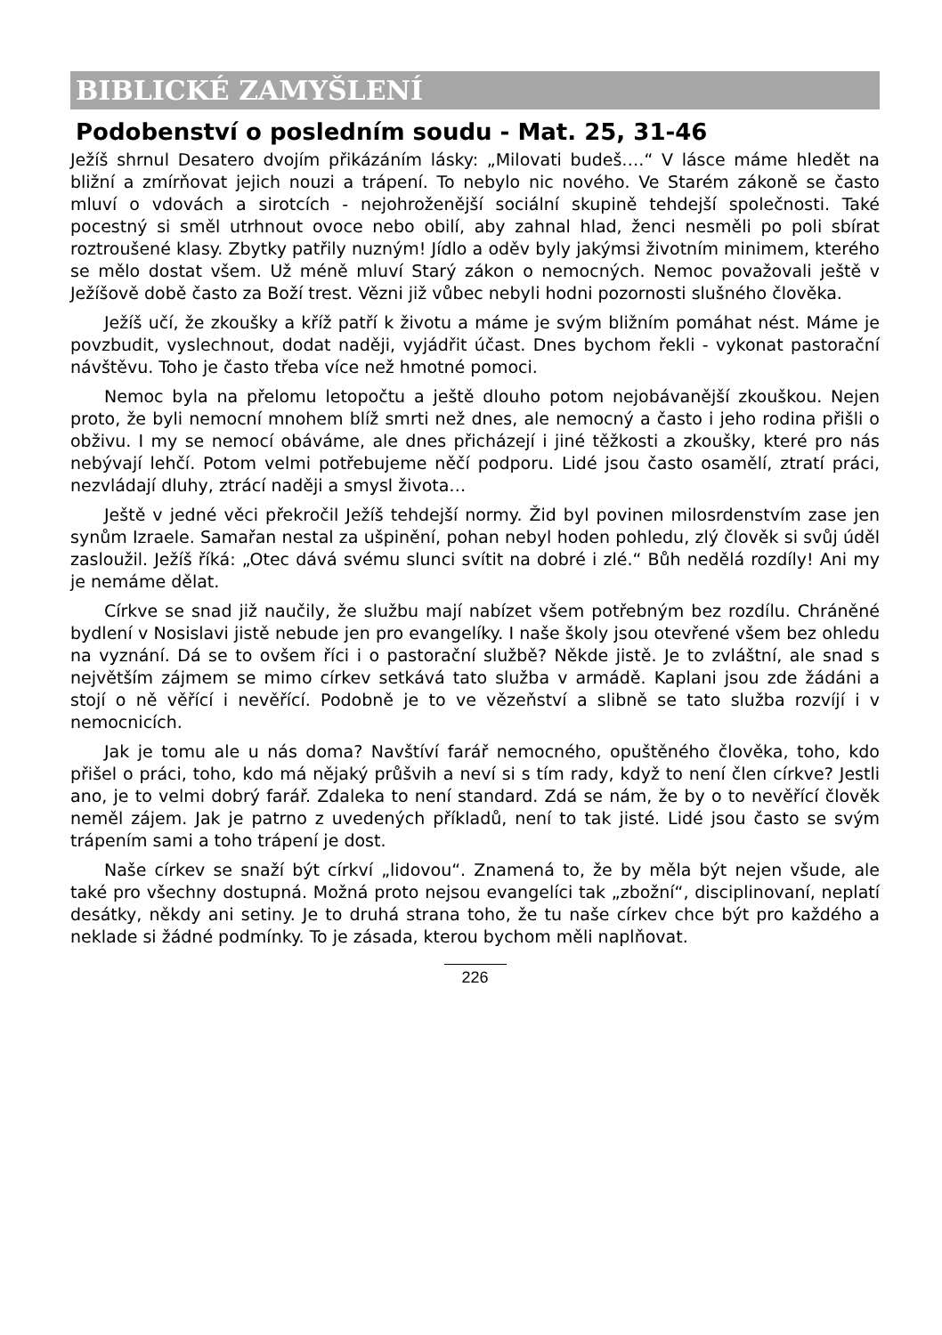BIBLICKÉ ZAMYŠLENÍ
Podobenství o posledním soudu - Mat. 25, 31-46
Ježíš shrnul Desatero dvojím přikázáním lásky: „Milovati budeš….“ V lásce máme hledět na bližní a zmírňovat jejich nouzi a trápení. To nebylo nic nového. Ve Starém zákoně se často mluví o vdovách a sirotcích - nejohroženější sociální skupině tehdejší společnosti. Také pocestný si směl utrhnout ovoce nebo obilí, aby zahnal hlad, ženci nesměli po poli sbírat roztroušené klasy. Zbytky patřily nuzným! Jídlo a oděv byly jakýmsi životním minimem, kterého se mělo dostat všem. Už méně mluví Starý zákon o nemocných. Nemoc považovali ještě v Ježíšově době často za Boží trest. Vězni již vůbec nebyli hodni pozornosti slušného člověka.
Ježíš učí, že zkoušky a kříž patří k životu a máme je svým bližním pomáhat nést. Máme je povzbudit, vyslechnout, dodat naději, vyjádřit účast. Dnes bychom řekli - vykonat pastorační návštěvu. Toho je často třeba více než hmotné pomoci.
Nemoc byla na přelomu letopočtu a ještě dlouho potom nejobávanější zkouškou. Nejen proto, že byli nemocní mnohem blíž smrti než dnes, ale nemocný a často i jeho rodina přišli o obživu. I my se nemocí obáváme, ale dnes přicházejí i jiné těžkosti a zkoušky, které pro nás nebývají lehčí. Potom velmi potřebujeme něčí podporu. Lidé jsou často osamělí, ztratí práci, nezvládají dluhy, ztrácí naději a smysl života…
Ještě v jedné věci překročil Ježíš tehdejší normy. Žid byl povinen milosrdenstvím zase jen synům Izraele. Samařan nestal za ušpinění, pohan nebyl hoden pohledu, zlý člověk si svůj úděl zasloužil. Ježíš říká: „Otec dává svému slunci svítit na dobré i zlé.“ Bůh nedělá rozdíly! Ani my je nemáme dělat.
Církve se snad již naučily, že službu mají nabízet všem potřebným bez rozdílu. Chráněné bydlení v Nosislavi jistě nebude jen pro evangelíky. I naše školy jsou otevřené všem bez ohledu na vyznání. Dá se to ovšem říci i o pastorační službě? Někde jistě. Je to zvláštní, ale snad s největším zájmem se mimo církev setkává tato služba v armádě. Kaplani jsou zde žádáni a stojí o ně věřící i nevěřící. Podobně je to ve vězeňství a slibně se tato služba rozvíjí i v nemocnicích.
Jak je tomu ale u nás doma? Navštíví farář nemocného, opuštěného člověka, toho, kdo přišel o práci, toho, kdo má nějaký průšvih a neví si s tím rady, když to není člen církve? Jestli ano, je to velmi dobrý farář. Zdaleka to není standard. Zdá se nám, že by o to nevěřící člověk neměl zájem. Jak je patrno z uvedených příkladů, není to tak jisté. Lidé jsou často se svým trápením sami a toho trápení je dost.
Naše církev se snaží být církví „lidovou“. Znamená to, že by měla být nejen všude, ale také pro všechny dostupná. Možná proto nejsou evangelíci tak „zbožní“, disciplinovaní, neplatí desátky, někdy ani setiny. Je to druhá strana toho, že tu naše církev chce být pro každého a neklade si žádné podmínky. To je zásada, kterou bychom měli naplňovat.
226